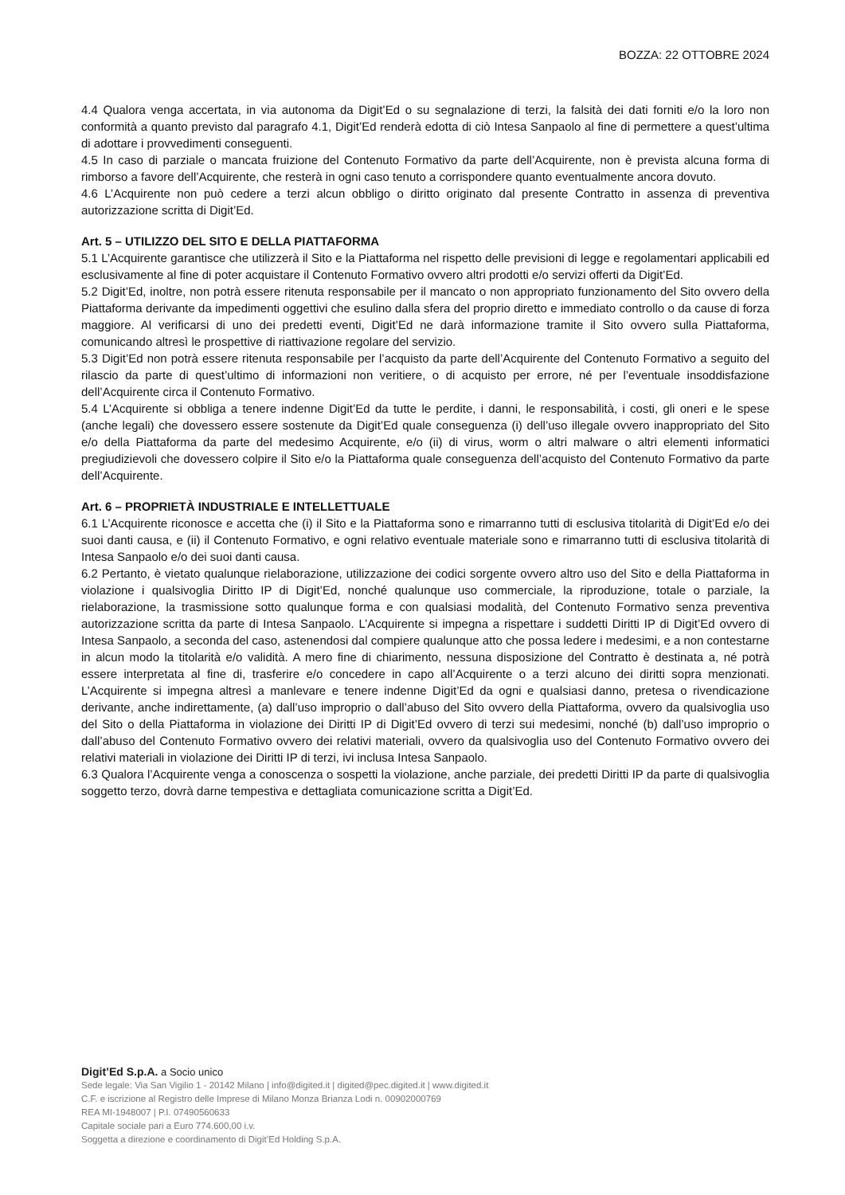BOZZA: 22 OTTOBRE 2024
4.4 Qualora venga accertata, in via autonoma da Digit’Ed o su segnalazione di terzi, la falsità dei dati forniti e/o la loro non conformità a quanto previsto dal paragrafo 4.1, Digit’Ed renderà edotta di ciò Intesa Sanpaolo al fine di permettere a quest’ultima di adottare i provvedimenti conseguenti.
4.5 In caso di parziale o mancata fruizione del Contenuto Formativo da parte dell’Acquirente, non è prevista alcuna forma di rimborso a favore dell’Acquirente, che resterà in ogni caso tenuto a corrispondere quanto eventualmente ancora dovuto.
4.6 L’Acquirente non può cedere a terzi alcun obbligo o diritto originato dal presente Contratto in assenza di preventiva autorizzazione scritta di Digit’Ed.
Art. 5 – UTILIZZO DEL SITO E DELLA PIATTAFORMA
5.1 L’Acquirente garantisce che utilizzerà il Sito e la Piattaforma nel rispetto delle previsioni di legge e regolamentari applicabili ed esclusivamente al fine di poter acquistare il Contenuto Formativo ovvero altri prodotti e/o servizi offerti da Digit’Ed.
5.2 Digit’Ed, inoltre, non potrà essere ritenuta responsabile per il mancato o non appropriato funzionamento del Sito ovvero della Piattaforma derivante da impedimenti oggettivi che esulino dalla sfera del proprio diretto e immediato controllo o da cause di forza maggiore. Al verificarsi di uno dei predetti eventi, Digit’Ed ne darà informazione tramite il Sito ovvero sulla Piattaforma, comunicando altresì le prospettive di riattivazione regolare del servizio.
5.3 Digit’Ed non potrà essere ritenuta responsabile per l’acquisto da parte dell’Acquirente del Contenuto Formativo a seguito del rilascio da parte di quest’ultimo di informazioni non veritiere, o di acquisto per errore, né per l’eventuale insoddisfazione dell’Acquirente circa il Contenuto Formativo.
5.4 L’Acquirente si obbliga a tenere indenne Digit’Ed da tutte le perdite, i danni, le responsabilità, i costi, gli oneri e le spese (anche legali) che dovessero essere sostenute da Digit’Ed quale conseguenza (i) dell’uso illegale ovvero inappropriato del Sito e/o della Piattaforma da parte del medesimo Acquirente, e/o (ii) di virus, worm o altri malware o altri elementi informatici pregiudizievoli che dovessero colpire il Sito e/o la Piattaforma quale conseguenza dell’acquisto del Contenuto Formativo da parte dell’Acquirente.
Art. 6 – PROPRIETÀ INDUSTRIALE E INTELLETTUALE
6.1 L’Acquirente riconosce e accetta che (i) il Sito e la Piattaforma sono e rimarranno tutti di esclusiva titolarità di Digit’Ed e/o dei suoi danti causa, e (ii) il Contenuto Formativo, e ogni relativo eventuale materiale sono e rimarranno tutti di esclusiva titolarità di Intesa Sanpaolo e/o dei suoi danti causa.
6.2 Pertanto, è vietato qualunque rielaborazione, utilizzazione dei codici sorgente ovvero altro uso del Sito e della Piattaforma in violazione i qualsivoglia Diritto IP di Digit’Ed, nonché qualunque uso commerciale, la riproduzione, totale o parziale, la rielaborazione, la trasmissione sotto qualunque forma e con qualsiasi modalità, del Contenuto Formativo senza preventiva autorizzazione scritta da parte di Intesa Sanpaolo. L’Acquirente si impegna a rispettare i suddetti Diritti IP di Digit’Ed ovvero di Intesa Sanpaolo, a seconda del caso, astenendosi dal compiere qualunque atto che possa ledere i medesimi, e a non contestarne in alcun modo la titolarità e/o validità. A mero fine di chiarimento, nessuna disposizione del Contratto è destinata a, né potrà essere interpretata al fine di, trasferire e/o concedere in capo all’Acquirente o a terzi alcuno dei diritti sopra menzionati. L’Acquirente si impegna altresì a manlevare e tenere indenne Digit’Ed da ogni e qualsiasi danno, pretesa o rivendicazione derivante, anche indirettamente, (a) dall’uso improprio o dall’abuso del Sito ovvero della Piattaforma, ovvero da qualsivoglia uso del Sito o della Piattaforma in violazione dei Diritti IP di Digit’Ed ovvero di terzi sui medesimi, nonché (b) dall’uso improprio o dall’abuso del Contenuto Formativo ovvero dei relativi materiali, ovvero da qualsivoglia uso del Contenuto Formativo ovvero dei relativi materiali in violazione dei Diritti IP di terzi, ivi inclusa Intesa Sanpaolo.
6.3 Qualora l’Acquirente venga a conoscenza o sospetti la violazione, anche parziale, dei predetti Diritti IP da parte di qualsivoglia soggetto terzo, dovrà darne tempestiva e dettagliata comunicazione scritta a Digit’Ed.
Digit’Ed S.p.A. a Socio unico
Sede legale: Via San Vigilio 1 - 20142 Milano | info@digited.it | digited@pec.digited.it | www.digited.it
C.F. e iscrizione al Registro delle Imprese di Milano Monza Brianza Lodi n. 00902000769
REA MI-1948007 | P.I. 07490560633
Capitale sociale pari a Euro 774.600,00 i.v.
Soggetta a direzione e coordinamento di Digit’Ed Holding S.p.A.